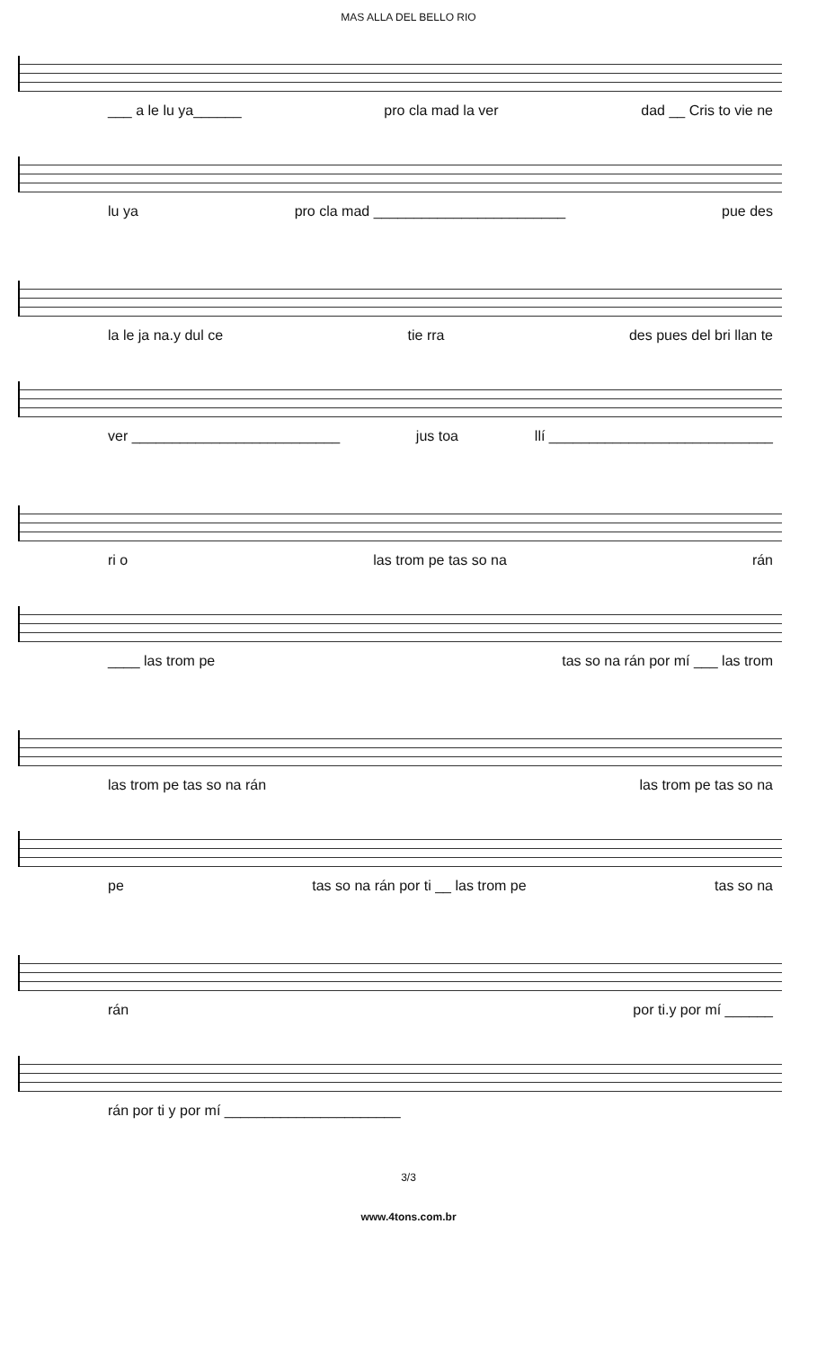MAS ALLA DEL BELLO RIO
___ a le lu ya______ pro cla mad la ver dad __ Cris to vie ne
lu ya pro cla mad ________________________ pue des
la le ja na.y dul ce tie rra des pues del bri llan te
ver __________________________ jus toa llí ____________________________
ri o las trom pe tas so na rán
____ las trom pe tas so na rán por mí ___ las trom
las trom pe tas so na rán las trom pe tas so na
pe tas so na rán por ti __ las trom pe tas so na
rán por ti.y por mí ______
rán por ti y por mí ______________________
3/3
www.4tons.com.br